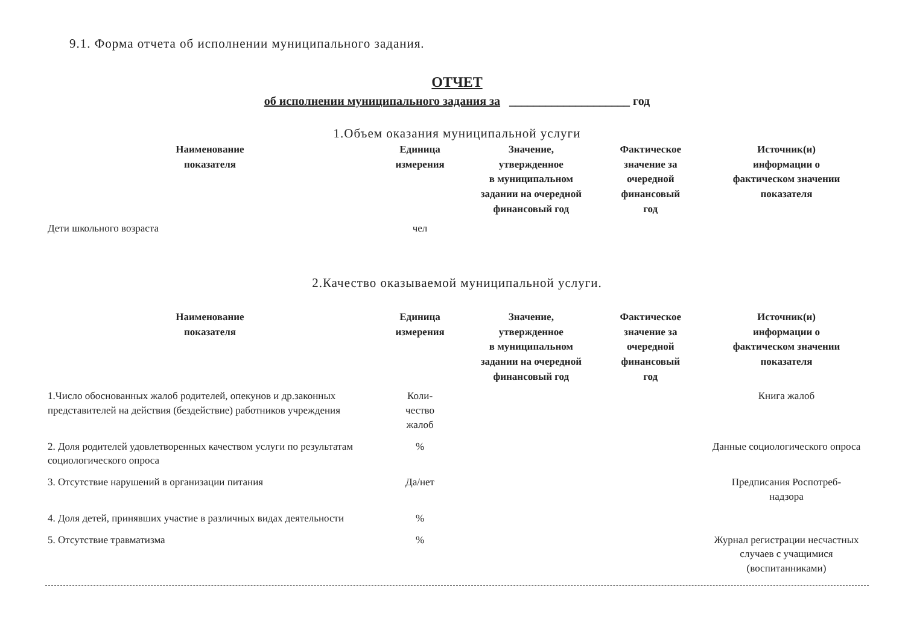9.1. Форма отчета об исполнении муниципального задания.
ОТЧЕТ
об исполнении муниципального задания за ____________________ год
1.Объем оказания муниципальной услуги
| Наименование показателя | Единица измерения | Значение, утвержденное в муниципальном задании на очередной финансовый год | Фактическое значение за очередной финансовый год | Источник(и) информации о фактическом значении показателя |
| --- | --- | --- | --- | --- |
| Дети школьного возраста | чел | | | |
2.Качество оказываемой муниципальной услуги.
| Наименование показателя | Единица измерения | Значение, утвержденное в муниципальном задании на очередной финансовый год | Фактическое значение за очередной финансовый год | Источник(и) информации о фактическом значении показателя |
| --- | --- | --- | --- | --- |
| 1.Число обоснованных жалоб родителей, опекунов и др.законных представителей на действия (бездействие) работников учреждения | Коли- чество жалоб | | | Книга жалоб |
| 2. Доля родителей удовлетворенных качеством услуги по результатам социологического опроса | % | | | Данные социологического опроса |
| 3. Отсутствие нарушений в организации питания | Да/нет | | | Предписания Роспотреб- надзора |
| 4. Доля детей, принявших участие в различных видах деятельности | % | | | |
| 5. Отсутствие травматизма | % | | | Журнал регистрации несчастных случаев с учащимися (воспитанниками) |